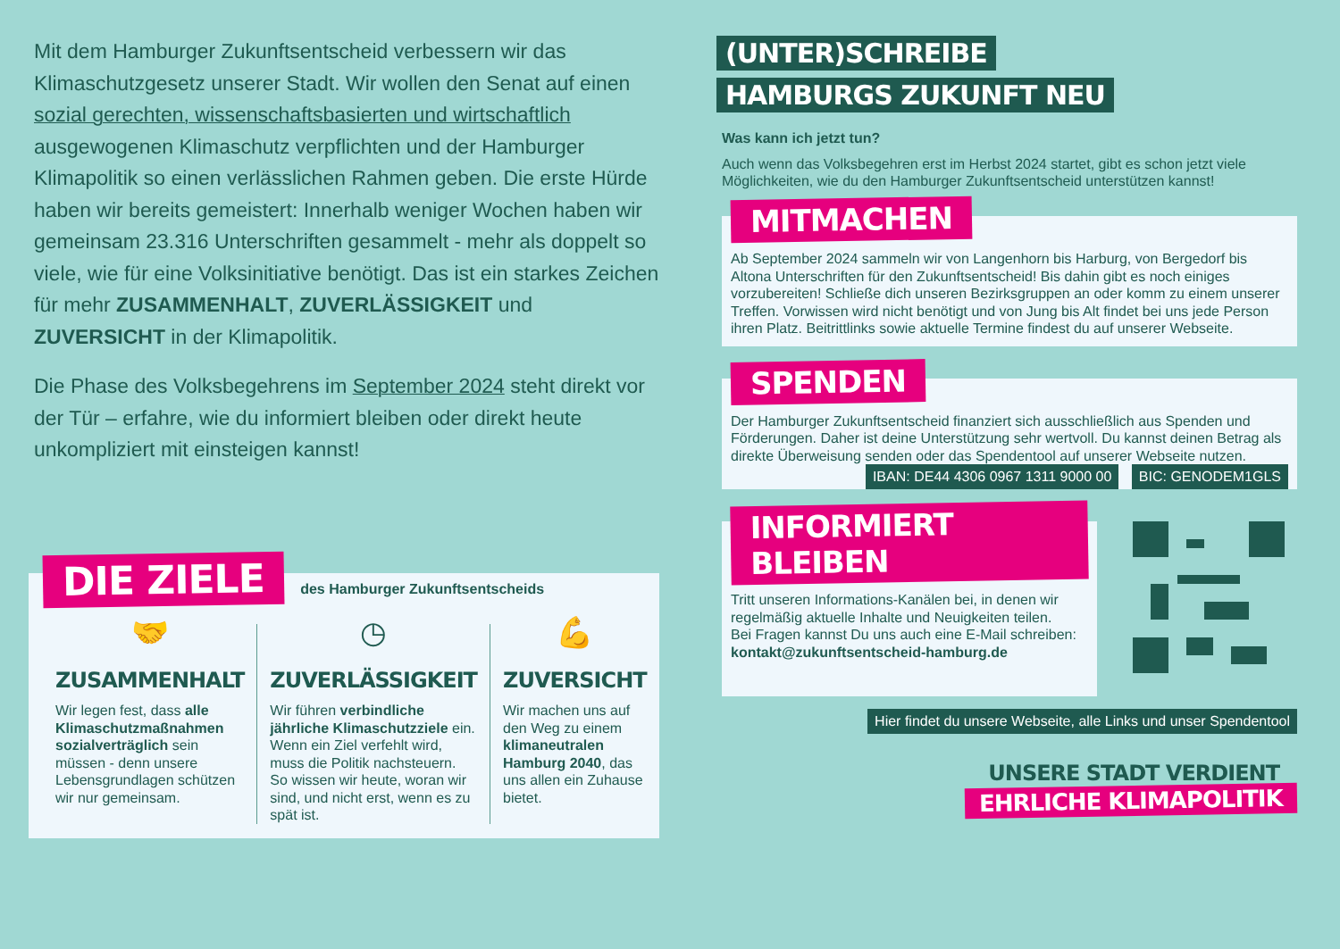Mit dem Hamburger Zukunftsentscheid verbessern wir das Klimaschutzgesetz unserer Stadt. Wir wollen den Senat auf einen sozial gerechten, wissenschaftsbasierten und wirtschaftlich ausgewogenen Klimaschutz verpflichten und der Hamburger Klimapolitik so einen verlässlichen Rahmen geben. Die erste Hürde haben wir bereits gemeistert: Innerhalb weniger Wochen haben wir gemeinsam 23.316 Unterschriften gesammelt - mehr als doppelt so viele, wie für eine Volksinitiative benötigt. Das ist ein starkes Zeichen für mehr ZUSAMMENHALT, ZUVERLÄSSIGKEIT und ZUVERSICHT in der Klimapolitik.
Die Phase des Volksbegehrens im September 2024 steht direkt vor der Tür – erfahre, wie du informiert bleiben oder direkt heute unkompliziert mit einsteigen kannst!
DIE ZIELE des Hamburger Zukunftsentscheids
🤝
ZUSAMMENHALT
Wir legen fest, dass alle Klimaschutzmaßnahmen sozialverträglich sein müssen - denn unsere Lebensgrundlagen schützen wir nur gemeinsam.
◷
ZUVERLÄSSIGKEIT
Wir führen verbindliche jährliche Klimaschutzziele ein. Wenn ein Ziel verfehlt wird, muss die Politik nachsteuern. So wissen wir heute, woran wir sind, und nicht erst, wenn es zu spät ist.
💪
ZUVERSICHT
Wir machen uns auf den Weg zu einem klimaneutralen Hamburg 2040, das uns allen ein Zuhause bietet.
(UNTER)SCHREIBE
HAMBURGS ZUKUNFT NEU
Was kann ich jetzt tun?
Auch wenn das Volksbegehren erst im Herbst 2024 startet, gibt es schon jetzt viele Möglichkeiten, wie du den Hamburger Zukunftsentscheid unterstützen kannst!
MITMACHEN
Ab September 2024 sammeln wir von Langenhorn bis Harburg, von Bergedorf bis Altona Unterschriften für den Zukunftsentscheid! Bis dahin gibt es noch einiges vorzubereiten! Schließe dich unseren Bezirksgruppen an oder komm zu einem unserer Treffen. Vorwissen wird nicht benötigt und von Jung bis Alt findet bei uns jede Person ihren Platz. Beitrittlinks sowie aktuelle Termine findest du auf unserer Webseite.
SPENDEN
Der Hamburger Zukunftsentscheid finanziert sich ausschließlich aus Spenden und Förderungen. Daher ist deine Unterstützung sehr wertvoll. Du kannst deinen Betrag als direkte Überweisung senden oder das Spendentool auf unserer Webseite nutzen.
IBAN: DE44 4306 0967 1311 9000 00 BIC: GENODEM1GLS
INFORMIERT BLEIBEN
Tritt unseren Informations-Kanälen bei, in denen wir regelmäßig aktuelle Inhalte und Neuigkeiten teilen.
Bei Fragen kannst Du uns auch eine E-Mail schreiben:
kontakt@zukunftsentscheid-hamburg.de
Hier findet du unsere Webseite, alle Links und unser Spendentool
UNSERE STADT VERDIENT
EHRLICHE KLIMAPOLITIK